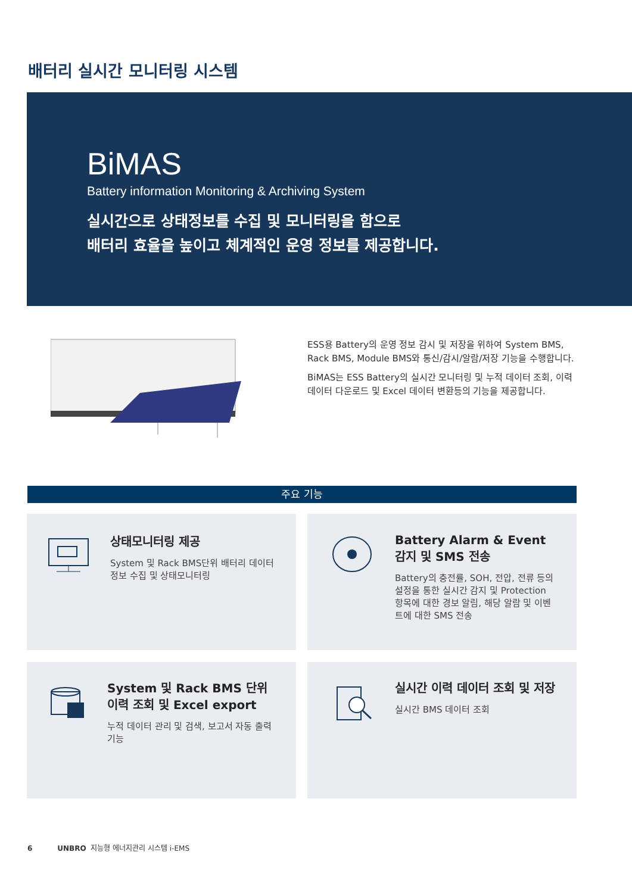배터리 실시간 모니터링 시스템
BiMAS
Battery information Monitoring & Archiving System
실시간으로 상태정보를 수집 및 모니터링을 함으로
배터리 효율을 높이고 체계적인 운영 정보를 제공합니다.
ESS용 Battery의 운영 정보 감시 및 저장을 위하여 System BMS, Rack BMS, Module BMS와 통신/감시/알람/저장 기능을 수행합니다.
BiMAS는 ESS Battery의 실시간 모니터링 및 누적 데이터 조회, 이력 데이터 다운로드 및 Excel 데이터 변환등의 기능을 제공합니다.
주요 기능
상태모니터링 제공
System 및 Rack BMS단위 배터리 데이터 정보 수집 및 상태모니터링
Battery Alarm & Event 감지 및 SMS 전송
Battery의 충전률, SOH, 전압, 전류 등의 설정을 통한 실시간 감지 및 Protection 항목에 대한 경보 알림, 해당 알람 및 이벤트에 대한 SMS 전송
System 및 Rack BMS 단위 이력 조회 및 Excel export
누적 데이터 관리 및 검색, 보고서 자동 출력 기능
실시간 이력 데이터 조회 및 저장
실시간 BMS 데이터 조회
6 UNBRO 지능형 에너지관리 시스템 i-EMS